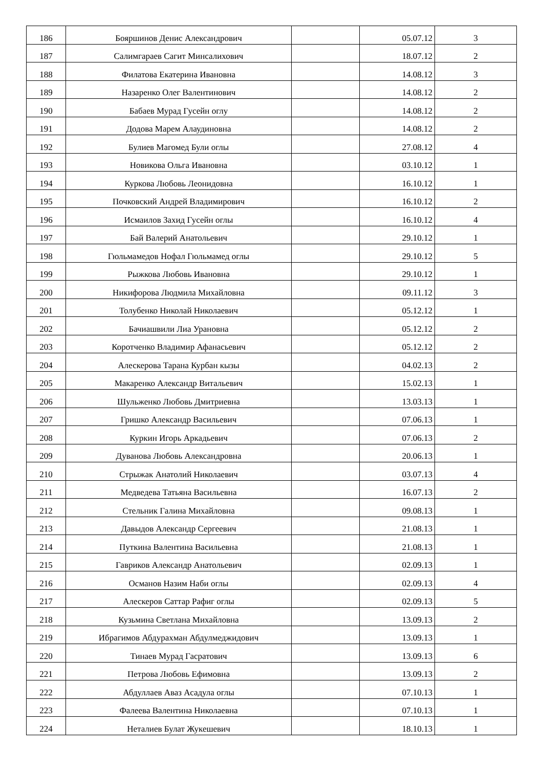| 186 | Бояршинов Денис Александрович | | 05.07.12 | 3 |
| 187 | Салимгараев Сагит Минсалихович | | 18.07.12 | 2 |
| 188 | Филатова Екатерина Ивановна | | 14.08.12 | 3 |
| 189 | Назаренко Олег Валентинович | | 14.08.12 | 2 |
| 190 | Бабаев Мурад Гусейн оглу | | 14.08.12 | 2 |
| 191 | Додова Марем Алаудиновна | | 14.08.12 | 2 |
| 192 | Булиев Магомед Були оглы | | 27.08.12 | 4 |
| 193 | Новикова Ольга Ивановна | | 03.10.12 | 1 |
| 194 | Куркова Любовь Леонидовна | | 16.10.12 | 1 |
| 195 | Почковский Андрей Владимирович | | 16.10.12 | 2 |
| 196 | Исмаилов Захид Гусейн оглы | | 16.10.12 | 4 |
| 197 | Бай Валерий Анатольевич | | 29.10.12 | 1 |
| 198 | Гюльмамедов Нофал Гюльмамед оглы | | 29.10.12 | 5 |
| 199 | Рыжкова Любовь Ивановна | | 29.10.12 | 1 |
| 200 | Никифорова Людмила Михайловна | | 09.11.12 | 3 |
| 201 | Толубенко Николай Николаевич | | 05.12.12 | 1 |
| 202 | Бачиашвили Лиа Урановна | | 05.12.12 | 2 |
| 203 | Коротченко Владимир Афанасьевич | | 05.12.12 | 2 |
| 204 | Алескерова Тарана Курбан кызы | | 04.02.13 | 2 |
| 205 | Макаренко Александр Витальевич | | 15.02.13 | 1 |
| 206 | Шульженко Любовь Дмитриевна | | 13.03.13 | 1 |
| 207 | Гришко Александр Васильевич | | 07.06.13 | 1 |
| 208 | Куркин Игорь Аркадьевич | | 07.06.13 | 2 |
| 209 | Дуванова Любовь Александровна | | 20.06.13 | 1 |
| 210 | Стрыжак Анатолий Николаевич | | 03.07.13 | 4 |
| 211 | Медведева Татьяна Васильевна | | 16.07.13 | 2 |
| 212 | Стельник Галина Михайловна | | 09.08.13 | 1 |
| 213 | Давыдов Александр Сергеевич | | 21.08.13 | 1 |
| 214 | Путкина Валентина Васильевна | | 21.08.13 | 1 |
| 215 | Гавриков Александр Анатольевич | | 02.09.13 | 1 |
| 216 | Османов Назим Наби оглы | | 02.09.13 | 4 |
| 217 | Алескеров Саттар Рафиг оглы | | 02.09.13 | 5 |
| 218 | Кузьмина Светлана Михайловна | | 13.09.13 | 2 |
| 219 | Ибрагимов Абдурахман Абдулмеджидович | | 13.09.13 | 1 |
| 220 | Тинаев Мурад Гасратович | | 13.09.13 | 6 |
| 221 | Петрова Любовь Ефимовна | | 13.09.13 | 2 |
| 222 | Абдуллаев Аваз Асадула оглы | | 07.10.13 | 1 |
| 223 | Фалеева Валентина Николаевна | | 07.10.13 | 1 |
| 224 | Неталиев Булат Жукешевич | | 18.10.13 | 1 |